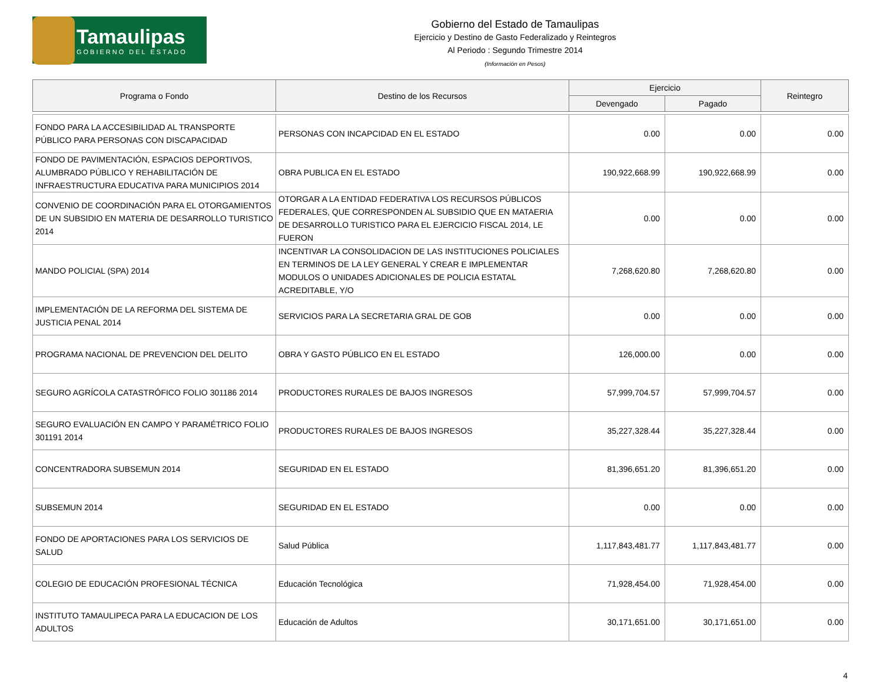Tamaulipas
GOBIERNO DEL ESTADO
Gobierno del Estado de Tamaulipas
Ejercicio y Destino de Gasto Federalizado y Reintegros
Al Periodo : Segundo Trimestre 2014
(Información en Pesos)
| Programa o Fondo | Destino de los Recursos | Ejercicio | | Reintegro |
| --- | --- | --- | --- | --- |
| | | Devengado | Pagado | |
| FONDO PARA LA ACCESIBILIDAD AL TRANSPORTE PÚBLICO PARA PERSONAS CON DISCAPACIDAD | PERSONAS CON INCAPCIDAD EN EL ESTADO | 0.00 | 0.00 | 0.00 |
| FONDO DE PAVIMENTACIÓN, ESPACIOS DEPORTIVOS, ALUMBRADO PÚBLICO Y REHABILITACIÓN DE INFRAESTRUCTURA EDUCATIVA PARA MUNICIPIOS 2014 | OBRA PUBLICA EN EL ESTADO | 190,922,668.99 | 190,922,668.99 | 0.00 |
| CONVENIO DE COORDINACIÓN PARA EL OTORGAMIENTOS DE UN SUBSIDIO EN MATERIA DE DESARROLLO TURISTICO 2014 | OTORGAR A LA ENTIDAD FEDERATIVA LOS RECURSOS PÚBLICOS FEDERALES, QUE CORRESPONDEN AL SUBSIDIO QUE EN MATAERIA DE DESARROLLO TURISTICO PARA EL EJERCICIO FISCAL 2014, LE FUERON | 0.00 | 0.00 | 0.00 |
| MANDO POLICIAL (SPA) 2014 | INCENTIVAR LA CONSOLIDACION DE LAS INSTITUCIONES POLICIALES EN TERMINOS DE LA LEY GENERAL Y CREAR E IMPLEMENTAR MODULOS O UNIDADES ADICIONALES DE POLICIA ESTATAL ACREDITABLE, Y/O | 7,268,620.80 | 7,268,620.80 | 0.00 |
| IMPLEMENTACIÓN DE LA REFORMA DEL SISTEMA DE JUSTICIA PENAL 2014 | SERVICIOS PARA LA SECRETARIA GRAL DE GOB | 0.00 | 0.00 | 0.00 |
| PROGRAMA NACIONAL DE PREVENCION DEL DELITO | OBRA Y GASTO PÚBLICO EN EL ESTADO | 126,000.00 | 0.00 | 0.00 |
| SEGURO AGRÍCOLA CATASTRÓFICO FOLIO 301186 2014 | PRODUCTORES RURALES DE BAJOS INGRESOS | 57,999,704.57 | 57,999,704.57 | 0.00 |
| SEGURO EVALUACIÓN EN CAMPO Y PARAMÉTRICO FOLIO 301191 2014 | PRODUCTORES RURALES DE BAJOS INGRESOS | 35,227,328.44 | 35,227,328.44 | 0.00 |
| CONCENTRADORA SUBSEMUN 2014 | SEGURIDAD EN EL ESTADO | 81,396,651.20 | 81,396,651.20 | 0.00 |
| SUBSEMUN 2014 | SEGURIDAD EN EL ESTADO | 0.00 | 0.00 | 0.00 |
| FONDO DE APORTACIONES PARA LOS SERVICIOS DE SALUD | Salud Pública | 1,117,843,481.77 | 1,117,843,481.77 | 0.00 |
| COLEGIO DE EDUCACIÓN PROFESIONAL TÉCNICA | Educación Tecnológica | 71,928,454.00 | 71,928,454.00 | 0.00 |
| INSTITUTO TAMAULIPECA PARA LA EDUCACION DE LOS ADULTOS | Educación de Adultos | 30,171,651.00 | 30,171,651.00 | 0.00 |
4